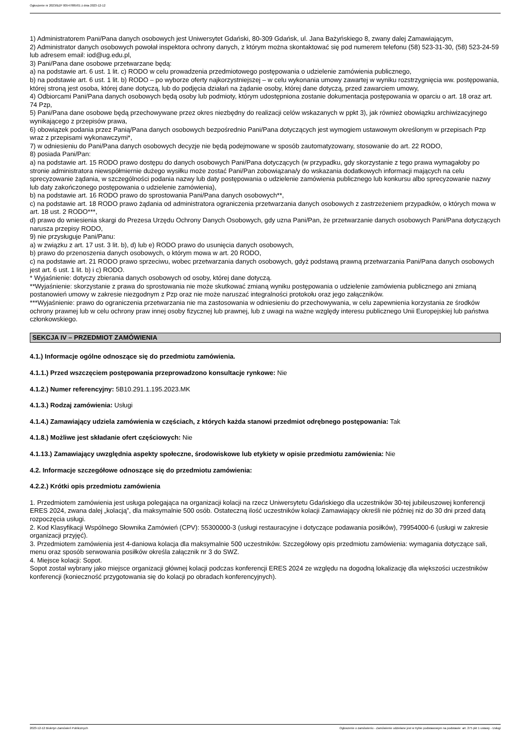Ogłoszenie nr 2023/BZP 00547885/01 z dnia 2023-12-12
1) Administratorem Pani/Pana danych osobowych jest Uniwersytet Gdański, 80-309 Gdańsk, ul. Jana Bażyńskiego 8, zwany dalej Zamawiającym,
2) Administrator danych osobowych powołał inspektora ochrony danych, z którym można skontaktować się pod numerem telefonu (58) 523-31-30, (58) 523-24-59 lub adresem email: iod@ug.edu.pl,
3) Pani/Pana dane osobowe przetwarzane będą:
a) na podstawie art. 6 ust. 1 lit. c) RODO w celu prowadzenia przedmiotowego postępowania o udzielenie zamówienia publicznego,
b) na podstawie art. 6 ust. 1 lit. b) RODO – po wyborze oferty najkorzystniejszej – w celu wykonania umowy zawartej w wyniku rozstrzygnięcia ww. postępowania, której stroną jest osoba, której dane dotyczą, lub do podjęcia działań na żądanie osoby, której dane dotyczą, przed zawarciem umowy,
4) Odbiorcami Pani/Pana danych osobowych będą osoby lub podmioty, którym udostępniona zostanie dokumentacja postępowania w oparciu o art. 18 oraz art. 74 Pzp,
5) Pani/Pana dane osobowe będą przechowywane przez okres niezbędny do realizacji celów wskazanych w ppkt 3), jak również obowiązku archiwizacyjnego wynikającego z przepisów prawa,
6) obowiązek podania przez Panią/Pana danych osobowych bezpośrednio Pani/Pana dotyczących jest wymogiem ustawowym określonym w przepisach Pzp wraz z przepisami wykonawczymi*,
7) w odniesieniu do Pani/Pana danych osobowych decyzje nie będą podejmowane w sposób zautomatyzowany, stosowanie do art. 22 RODO,
8) posiada Pani/Pan:
a) na podstawie art. 15 RODO prawo dostępu do danych osobowych Pani/Pana dotyczących (w przypadku, gdy skorzystanie z tego prawa wymagałoby po stronie administratora niewspółmiernie dużego wysiłku może zostać Pani/Pan zobowiązana/y do wskazania dodatkowych informacji mających na celu sprecyzowanie żądania, w szczególności podania nazwy lub daty postępowania o udzielenie zamówienia publicznego lub konkursu albo sprecyzowanie nazwy lub daty zakończonego postępowania o udzielenie zamówienia),
b) na podstawie art. 16 RODO prawo do sprostowania Pani/Pana danych osobowych**,
c) na podstawie art. 18 RODO prawo żądania od administratora ograniczenia przetwarzania danych osobowych z zastrzeżeniem przypadków, o których mowa w art. 18 ust. 2 RODO***,
d) prawo do wniesienia skargi do Prezesa Urzędu Ochrony Danych Osobowych, gdy uzna Pani/Pan, że przetwarzanie danych osobowych Pani/Pana dotyczących narusza przepisy RODO,
9) nie przysługuje Pani/Panu:
a) w związku z art. 17 ust. 3 lit. b), d) lub e) RODO prawo do usunięcia danych osobowych,
b) prawo do przenoszenia danych osobowych, o którym mowa w art. 20 RODO,
c) na podstawie art. 21 RODO prawo sprzeciwu, wobec przetwarzania danych osobowych, gdyż podstawą prawną przetwarzania Pani/Pana danych osobowych jest art. 6 ust. 1 lit. b) i c) RODO.
* Wyjaśnienie: dotyczy zbierania danych osobowych od osoby, której dane dotyczą.
**Wyjaśnienie: skorzystanie z prawa do sprostowania nie może skutkować zmianą wyniku postępowania o udzielenie zamówienia publicznego ani zmianą postanowień umowy w zakresie niezgodnym z Pzp oraz nie może naruszać integralności protokołu oraz jego załączników.
***Wyjaśnienie: prawo do ograniczenia przetwarzania nie ma zastosowania w odniesieniu do przechowywania, w celu zapewnienia korzystania ze środków ochrony prawnej lub w celu ochrony praw innej osoby fizycznej lub prawnej, lub z uwagi na ważne względy interesu publicznego Unii Europejskiej lub państwa członkowskiego.
SEKCJA IV – PRZEDMIOT ZAMÓWIENIA
4.1.) Informacje ogólne odnoszące się do przedmiotu zamówienia.
4.1.1.) Przed wszczęciem postępowania przeprowadzono konsultacje rynkowe: Nie
4.1.2.) Numer referencyjny: 5B10.291.1.195.2023.MK
4.1.3.) Rodzaj zamówienia: Usługi
4.1.4.) Zamawiający udziela zamówienia w częściach, z których każda stanowi przedmiot odrębnego postępowania: Tak
4.1.8.) Możliwe jest składanie ofert częściowych: Nie
4.1.13.) Zamawiający uwzględnia aspekty społeczne, środowiskowe lub etykiety w opisie przedmiotu zamówienia: Nie
4.2. Informacje szczegółowe odnoszące się do przedmiotu zamówienia:
4.2.2.) Krótki opis przedmiotu zamówienia
1. Przedmiotem zamówienia jest usługa polegająca na organizacji kolacji na rzecz Uniwersytetu Gdańskiego dla uczestników 30-tej jubileuszowej konferencji ERES 2024, zwana dalej „kolacją”, dla maksymalnie 500 osób. Ostateczną ilość uczestników kolacji Zamawiający określi nie później niż do 30 dni przed datą rozpoczęcia usługi.
2. Kod Klasyfikacji Wspólnego Słownika Zamówień (CPV): 55300000-3 (usługi restauracyjne i dotyczące podawania posiłków), 79954000-6 (usługi w zakresie organizacji przyjęć).
3. Przedmiotem zamówienia jest 4-daniowa kolacja dla maksymalnie 500 uczestników. Szczegółowy opis przedmiotu zamówienia: wymagania dotyczące sali, menu oraz sposób serwowania posiłków określa załącznik nr 3 do SWZ.
4. Miejsce kolacji: Sopot.
Sopot został wybrany jako miejsce organizacji głównej kolacji podczas konferencji ERES 2024 ze względu na dogodną lokalizację dla większości uczestników konferencji (konieczność przygotowania się do kolacji po obradach konferencyjnych).
2023-12-12 Biuletyn Zamówień Publicznych Ogłoszenie o zamówieniu - Zamówienie udzielane jest w trybie podstawowym na podstawie: art. 275 pkt 1 ustawy - Usługi